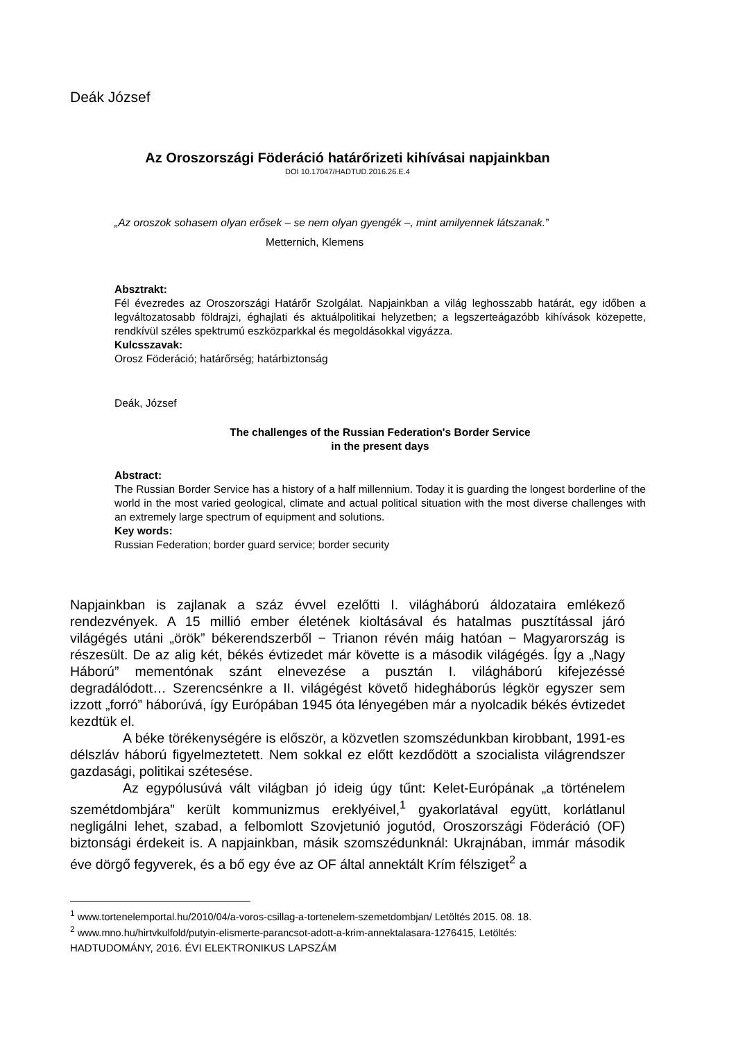Deák József
Az Oroszországi Föderáció határőrizeti kihívásai napjainkban
DOI 10.17047/HADTUD.2016.26.E.4
„Az oroszok sohasem olyan erősek – se nem olyan gyengék –, mint amilyennek látszanak.”
Metternich, Klemens
Absztrakt:
Fél évezredes az Oroszországi Határőr Szolgálat. Napjainkban a világ leghosszabb határát, egy időben a legváltozatosabb földrajzi, éghajlati és aktuálpolitikai helyzetben; a legszerteágazóbb kihívások közepette, rendkívül széles spektrumú eszközparkkal és megoldásokkal vigyázza.
Kulcsszavak:
Orosz Föderáció; határőrség; határbiztonság
Deák, József
The challenges of the Russian Federation's Border Service
in the present days
Abstract:
The Russian Border Service has a history of a half millennium. Today it is guarding the longest borderline of the world in the most varied geological, climate and actual political situation with the most diverse challenges with an extremely large spectrum of equipment and solutions.
Key words:
Russian Federation; border guard service; border security
Napjainkban is zajlanak a száz évvel ezelőtti I. világháború áldozataira emlékező rendezvények. A 15 millió ember életének kioltásával és hatalmas pusztítással járó világégés utáni „örök” békerendszerből − Trianon révén máig hatóan − Magyarország is részesült. De az alig két, békés évtizedet már követte is a második világégés. Így a „Nagy Háború” mementónak szánt elnevezése a pusztán I. világháború kifejezéssé degradálódott… Szerencsénkre a II. világégést követő hidegháborús légkör egyszer sem izzott „forró” háborúvá, így Európában 1945 óta lényegében már a nyolcadik békés évtizedet kezdtük el.
A béke törékenységére is először, a közvetlen szomszédunkban kirobbant, 1991-es délszláv háború figyelmeztetett. Nem sokkal ez előtt kezdődött a szocialista világrendszer gazdasági, politikai szétesése.
Az egypólusúvá vált világban jó ideig úgy tűnt: Kelet-Európának „a történelem szemétdombjára” került kommunizmus ereklyéivel,<sup>1</sup> gyakorlatával együtt, korlátlanul negligálni lehet, szabad, a felbomlott Szovjetunió jogutód, Oroszországi Föderáció (OF) biztonsági érdekeit is. A napjainkban, másik szomszédunknál: Ukrajnában, immár második éve dörgő fegyverek, és a bő egy éve az OF által annektált Krím félsziget<sup>2</sup> a
<sup>1</sup> www.tortenelemportal.hu/2010/04/a-voros-csillag-a-tortenelem-szemetdombjan/ Letöltés 2015. 08. 18.
<sup>2</sup> www.mno.hu/hirtvkulfold/putyin-elismerte-parancsot-adott-a-krim-annektalasara-1276415, Letöltés:
HADTUDOMÁNY, 2016. ÉVI ELEKTRONIKUS LAPSZÁM